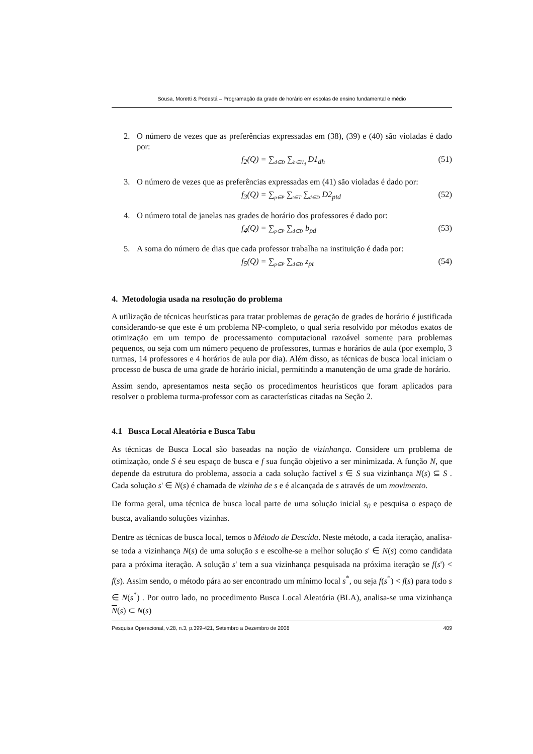Sousa, Moretti & Podestá – Programação da grade de horário em escolas de ensino fundamental e médio
2. O número de vezes que as preferências expressadas em (38), (39) e (40) são violadas é dado por:
f<sub>2</sub>(Q) = ∑<sub>d∈D</sub> ∑<sub>h∈H<sub>d</sub></sub> D1<sub>dh</sub> (51)
3. O número de vezes que as preferências expressadas em (41) são violadas é dado por:
f<sub>3</sub>(Q) = ∑<sub>p∈P</sub> ∑<sub>t∈T</sub> ∑<sub>d∈D</sub> D2<sub>ptd</sub> (52)
4. O número total de janelas nas grades de horário dos professores é dado por:
f<sub>4</sub>(Q) = ∑<sub>p∈P</sub> ∑<sub>d∈D</sub> b<sub>pd</sub> (53)
5. A soma do número de dias que cada professor trabalha na instituição é dada por:
f<sub>5</sub>(Q) = ∑<sub>p∈P</sub> ∑<sub>d∈D</sub> z<sub>pt</sub> (54)
4. Metodologia usada na resolução do problema
A utilização de técnicas heurísticas para tratar problemas de geração de grades de horário é justificada considerando-se que este é um problema NP-completo, o qual seria resolvido por métodos exatos de otimização em um tempo de processamento computacional razoável somente para problemas pequenos, ou seja com um número pequeno de professores, turmas e horários de aula (por exemplo, 3 turmas, 14 professores e 4 horários de aula por dia). Além disso, as técnicas de busca local iniciam o processo de busca de uma grade de horário inicial, permitindo a manutenção de uma grade de horário.
Assim sendo, apresentamos nesta seção os procedimentos heurísticos que foram aplicados para resolver o problema turma-professor com as características citadas na Seção 2.
4.1 Busca Local Aleatória e Busca Tabu
As técnicas de Busca Local são baseadas na noção de vizinhança. Considere um problema de otimização, onde S é seu espaço de busca e f sua função objetivo a ser minimizada. A função N, que depende da estrutura do problema, associa a cada solução factível s ∈ S sua vizinhança N(s) ⊆ S . Cada solução s' ∈ N(s) é chamada de vizinha de s e é alcançada de s através de um movimento.
De forma geral, uma técnica de busca local parte de uma solução inicial s<sub>0</sub> e pesquisa o espaço de busca, avaliando soluções vizinhas.
Dentre as técnicas de busca local, temos o Método de Descida. Neste método, a cada iteração, analisa-se toda a vizinhança N(s) de uma solução s e escolhe-se a melhor solução s' ∈ N(s) como candidata para a próxima iteração. A solução s' tem a sua vizinhança pesquisada na próxima iteração se f(s') < f(s). Assim sendo, o método pára ao ser encontrado um mínimo local s<sup>*</sup>, ou seja f(s<sup>*</sup>) < f(s) para todo s ∈ N(s<sup>*</sup>) . Por outro lado, no procedimento Busca Local Aleatória (BLA), analisa-se uma vizinhança N(s) ⊂ N(s)
Pesquisa Operacional, v.28, n.3, p.399-421, Setembro a Dezembro de 2008 409